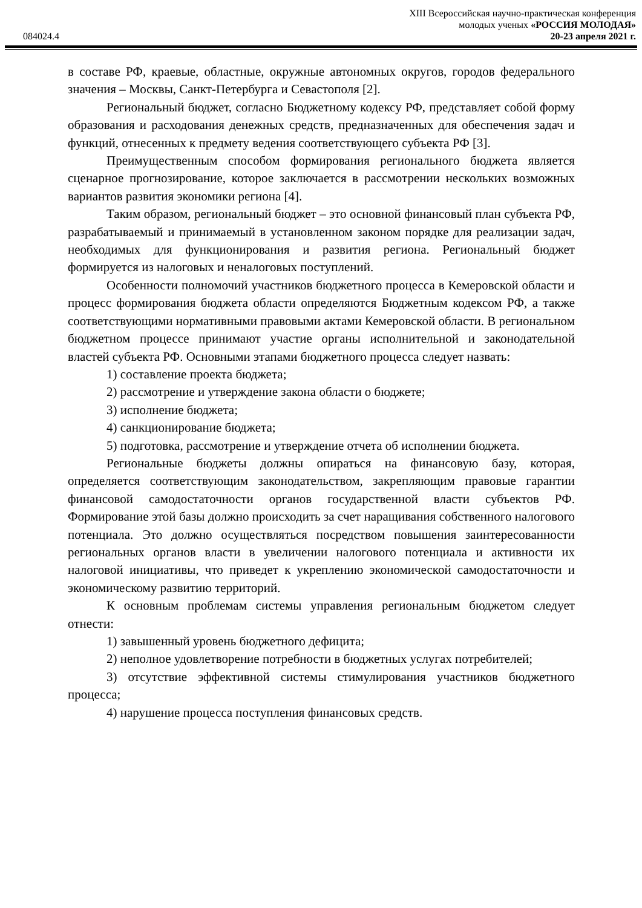XIII Всероссийская научно-практическая конференция
молодых ученых «РОССИЯ МОЛОДАЯ»
084024.4 20-23 апреля 2021 г.
в составе РФ, краевые, областные, окружные автономных округов, городов федерального значения – Москвы, Санкт-Петербурга и Севастополя [2].
Региональный бюджет, согласно Бюджетному кодексу РФ, представляет собой форму образования и расходования денежных средств, предназначенных для обеспечения задач и функций, отнесенных к предмету ведения соответствующего субъекта РФ [3].
Преимущественным способом формирования регионального бюджета является сценарное прогнозирование, которое заключается в рассмотрении нескольких возможных вариантов развития экономики региона [4].
Таким образом, региональный бюджет – это основной финансовый план субъекта РФ, разрабатываемый и принимаемый в установленном законом порядке для реализации задач, необходимых для функционирования и развития региона. Региональный бюджет формируется из налоговых и неналоговых поступлений.
Особенности полномочий участников бюджетного процесса в Кемеровской области и процесс формирования бюджета области определяются Бюджетным кодексом РФ, а также соответствующими нормативными правовыми актами Кемеровской области. В региональном бюджетном процессе принимают участие органы исполнительной и законодательной властей субъекта РФ. Основными этапами бюджетного процесса следует назвать:
1) составление проекта бюджета;
2) рассмотрение и утверждение закона области о бюджете;
3) исполнение бюджета;
4) санкционирование бюджета;
5) подготовка, рассмотрение и утверждение отчета об исполнении бюджета.
Региональные бюджеты должны опираться на финансовую базу, которая, определяется соответствующим законодательством, закрепляющим правовые гарантии финансовой самодостаточности органов государственной власти субъектов РФ. Формирование этой базы должно происходить за счет наращивания собственного налогового потенциала. Это должно осуществляться посредством повышения заинтересованности региональных органов власти в увеличении налогового потенциала и активности их налоговой инициативы, что приведет к укреплению экономической самодостаточности и экономическому развитию территорий.
К основным проблемам системы управления региональным бюджетом следует отнести:
1) завышенный уровень бюджетного дефицита;
2) неполное удовлетворение потребности в бюджетных услугах потребителей;
3) отсутствие эффективной системы стимулирования участников бюджетного процесса;
4) нарушение процесса поступления финансовых средств.